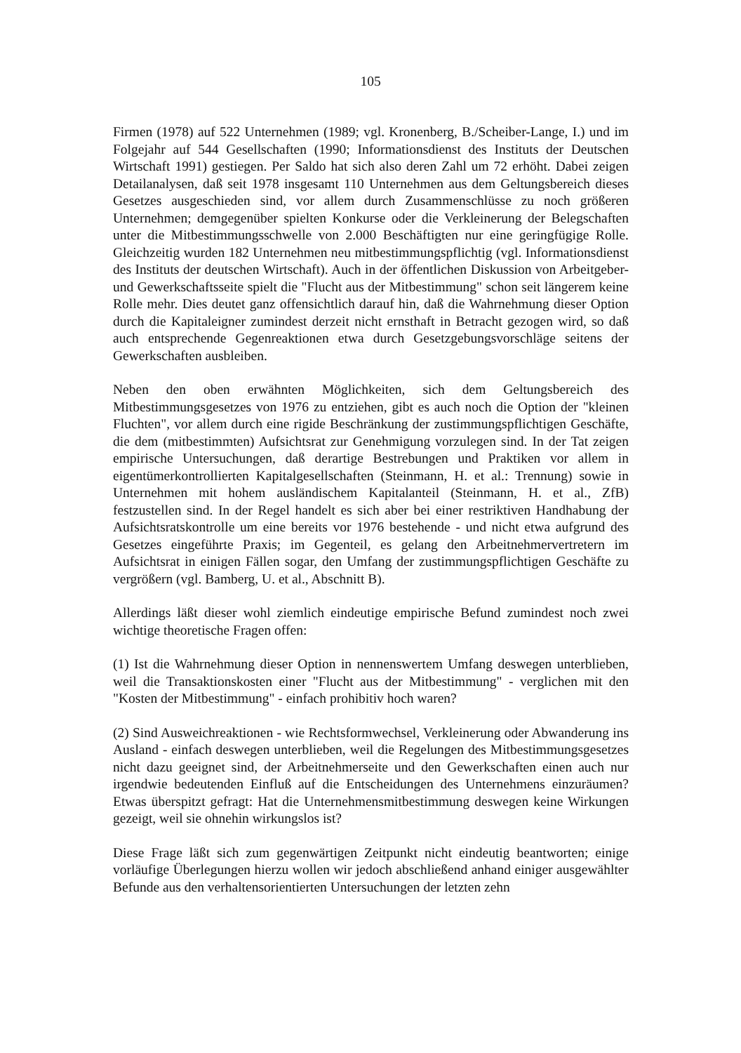105
Firmen (1978) auf 522 Unternehmen (1989; vgl. Kronenberg, B./Scheiber-Lange, I.) und im Folgejahr auf 544 Gesellschaften (1990; Informationsdienst des Instituts der Deutschen Wirtschaft 1991) gestiegen. Per Saldo hat sich also deren Zahl um 72 erhöht. Dabei zeigen Detailanalysen, daß seit 1978 insgesamt 110 Unternehmen aus dem Geltungsbereich dieses Gesetzes ausgeschieden sind, vor allem durch Zusammenschlüsse zu noch größeren Unternehmen; demgegenüber spielten Konkurse oder die Verkleinerung der Belegschaften unter die Mitbestimmungsschwelle von 2.000 Beschäftigten nur eine geringfügige Rolle. Gleichzeitig wurden 182 Unternehmen neu mitbestimmungspflichtig (vgl. Informationsdienst des Instituts der deutschen Wirtschaft). Auch in der öffentlichen Diskussion von Arbeitgeber- und Gewerkschaftsseite spielt die "Flucht aus der Mitbestimmung" schon seit längerem keine Rolle mehr. Dies deutet ganz offensichtlich darauf hin, daß die Wahrnehmung dieser Option durch die Kapitaleigner zumindest derzeit nicht ernsthaft in Betracht gezogen wird, so daß auch entsprechende Gegenreaktionen etwa durch Gesetzgebungsvorschläge seitens der Gewerkschaften ausbleiben.
Neben den oben erwähnten Möglichkeiten, sich dem Geltungsbereich des Mitbestimmungsgesetzes von 1976 zu entziehen, gibt es auch noch die Option der "kleinen Fluchten", vor allem durch eine rigide Beschränkung der zustimmungspflichtigen Geschäfte, die dem (mitbestimmten) Aufsichtsrat zur Genehmigung vorzulegen sind. In der Tat zeigen empirische Untersuchungen, daß derartige Bestrebungen und Praktiken vor allem in eigentümerkontrollierten Kapitalgesellschaften (Steinmann, H. et al.: Trennung) sowie in Unternehmen mit hohem ausländischem Kapitalanteil (Steinmann, H. et al., ZfB) festzustellen sind. In der Regel handelt es sich aber bei einer restriktiven Handhabung der Aufsichtsratskontrolle um eine bereits vor 1976 bestehende - und nicht etwa aufgrund des Gesetzes eingeführte Praxis; im Gegenteil, es gelang den Arbeitnehmervertretern im Aufsichtsrat in einigen Fällen sogar, den Umfang der zustimmungspflichtigen Geschäfte zu vergrößern (vgl. Bamberg, U. et al., Abschnitt B).
Allerdings läßt dieser wohl ziemlich eindeutige empirische Befund zumindest noch zwei wichtige theoretische Fragen offen:
(1) Ist die Wahrnehmung dieser Option in nennenswertem Umfang deswegen unterblieben, weil die Transaktionskosten einer "Flucht aus der Mitbestimmung" - verglichen mit den "Kosten der Mitbestimmung" - einfach prohibitiv hoch waren?
(2) Sind Ausweichreaktionen - wie Rechtsformwechsel, Verkleinerung oder Abwanderung ins Ausland - einfach deswegen unterblieben, weil die Regelungen des Mitbestimmungsgesetzes nicht dazu geeignet sind, der Arbeitnehmerseite und den Gewerkschaften einen auch nur irgendwie bedeutenden Einfluß auf die Entscheidungen des Unternehmens einzuräumen? Etwas überspitzt gefragt: Hat die Unternehmensmitbestimmung deswegen keine Wirkungen gezeigt, weil sie ohnehin wirkungslos ist?
Diese Frage läßt sich zum gegenwärtigen Zeitpunkt nicht eindeutig beantworten; einige vorläufige Überlegungen hierzu wollen wir jedoch abschließend anhand einiger ausgewählter Befunde aus den verhaltensorientierten Untersuchungen der letzten zehn